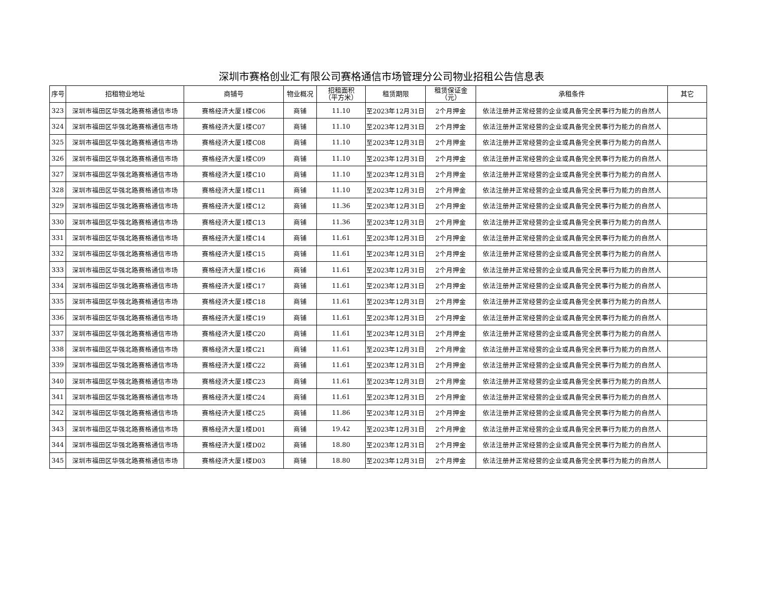深圳市赛格创业汇有限公司赛格通信市场管理分公司物业招租公告信息表
| 序号 | 招租物业地址 | 商铺号 | 物业概况 | 招租面积 （平方米） | 租赁期限 | 租赁保证金 （元） | 承租条件 | 其它 |
| --- | --- | --- | --- | --- | --- | --- | --- | --- |
| 323 | 深圳市福田区华强北路赛格通信市场 | 赛格经济大厦1楼C06 | 商铺 | 11.10 | 至2023年12月31日 | 2个月押金 | 依法注册并正常经营的企业或具备完全民事行为能力的自然人 | |
| 324 | 深圳市福田区华强北路赛格通信市场 | 赛格经济大厦1楼C07 | 商铺 | 11.10 | 至2023年12月31日 | 2个月押金 | 依法注册并正常经营的企业或具备完全民事行为能力的自然人 | |
| 325 | 深圳市福田区华强北路赛格通信市场 | 赛格经济大厦1楼C08 | 商铺 | 11.10 | 至2023年12月31日 | 2个月押金 | 依法注册并正常经营的企业或具备完全民事行为能力的自然人 | |
| 326 | 深圳市福田区华强北路赛格通信市场 | 赛格经济大厦1楼C09 | 商铺 | 11.10 | 至2023年12月31日 | 2个月押金 | 依法注册并正常经营的企业或具备完全民事行为能力的自然人 | |
| 327 | 深圳市福田区华强北路赛格通信市场 | 赛格经济大厦1楼C10 | 商铺 | 11.10 | 至2023年12月31日 | 2个月押金 | 依法注册并正常经营的企业或具备完全民事行为能力的自然人 | |
| 328 | 深圳市福田区华强北路赛格通信市场 | 赛格经济大厦1楼C11 | 商铺 | 11.10 | 至2023年12月31日 | 2个月押金 | 依法注册并正常经营的企业或具备完全民事行为能力的自然人 | |
| 329 | 深圳市福田区华强北路赛格通信市场 | 赛格经济大厦1楼C12 | 商铺 | 11.36 | 至2023年12月31日 | 2个月押金 | 依法注册并正常经营的企业或具备完全民事行为能力的自然人 | |
| 330 | 深圳市福田区华强北路赛格通信市场 | 赛格经济大厦1楼C13 | 商铺 | 11.36 | 至2023年12月31日 | 2个月押金 | 依法注册并正常经营的企业或具备完全民事行为能力的自然人 | |
| 331 | 深圳市福田区华强北路赛格通信市场 | 赛格经济大厦1楼C14 | 商铺 | 11.61 | 至2023年12月31日 | 2个月押金 | 依法注册并正常经营的企业或具备完全民事行为能力的自然人 | |
| 332 | 深圳市福田区华强北路赛格通信市场 | 赛格经济大厦1楼C15 | 商铺 | 11.61 | 至2023年12月31日 | 2个月押金 | 依法注册并正常经营的企业或具备完全民事行为能力的自然人 | |
| 333 | 深圳市福田区华强北路赛格通信市场 | 赛格经济大厦1楼C16 | 商铺 | 11.61 | 至2023年12月31日 | 2个月押金 | 依法注册并正常经营的企业或具备完全民事行为能力的自然人 | |
| 334 | 深圳市福田区华强北路赛格通信市场 | 赛格经济大厦1楼C17 | 商铺 | 11.61 | 至2023年12月31日 | 2个月押金 | 依法注册并正常经营的企业或具备完全民事行为能力的自然人 | |
| 335 | 深圳市福田区华强北路赛格通信市场 | 赛格经济大厦1楼C18 | 商铺 | 11.61 | 至2023年12月31日 | 2个月押金 | 依法注册并正常经营的企业或具备完全民事行为能力的自然人 | |
| 336 | 深圳市福田区华强北路赛格通信市场 | 赛格经济大厦1楼C19 | 商铺 | 11.61 | 至2023年12月31日 | 2个月押金 | 依法注册并正常经营的企业或具备完全民事行为能力的自然人 | |
| 337 | 深圳市福田区华强北路赛格通信市场 | 赛格经济大厦1楼C20 | 商铺 | 11.61 | 至2023年12月31日 | 2个月押金 | 依法注册并正常经营的企业或具备完全民事行为能力的自然人 | |
| 338 | 深圳市福田区华强北路赛格通信市场 | 赛格经济大厦1楼C21 | 商铺 | 11.61 | 至2023年12月31日 | 2个月押金 | 依法注册并正常经营的企业或具备完全民事行为能力的自然人 | |
| 339 | 深圳市福田区华强北路赛格通信市场 | 赛格经济大厦1楼C22 | 商铺 | 11.61 | 至2023年12月31日 | 2个月押金 | 依法注册并正常经营的企业或具备完全民事行为能力的自然人 | |
| 340 | 深圳市福田区华强北路赛格通信市场 | 赛格经济大厦1楼C23 | 商铺 | 11.61 | 至2023年12月31日 | 2个月押金 | 依法注册并正常经营的企业或具备完全民事行为能力的自然人 | |
| 341 | 深圳市福田区华强北路赛格通信市场 | 赛格经济大厦1楼C24 | 商铺 | 11.61 | 至2023年12月31日 | 2个月押金 | 依法注册并正常经营的企业或具备完全民事行为能力的自然人 | |
| 342 | 深圳市福田区华强北路赛格通信市场 | 赛格经济大厦1楼C25 | 商铺 | 11.86 | 至2023年12月31日 | 2个月押金 | 依法注册并正常经营的企业或具备完全民事行为能力的自然人 | |
| 343 | 深圳市福田区华强北路赛格通信市场 | 赛格经济大厦1楼D01 | 商铺 | 19.42 | 至2023年12月31日 | 2个月押金 | 依法注册并正常经营的企业或具备完全民事行为能力的自然人 | |
| 344 | 深圳市福田区华强北路赛格通信市场 | 赛格经济大厦1楼D02 | 商铺 | 18.80 | 至2023年12月31日 | 2个月押金 | 依法注册并正常经营的企业或具备完全民事行为能力的自然人 | |
| 345 | 深圳市福田区华强北路赛格通信市场 | 赛格经济大厦1楼D03 | 商铺 | 18.80 | 至2023年12月31日 | 2个月押金 | 依法注册并正常经营的企业或具备完全民事行为能力的自然人 | |